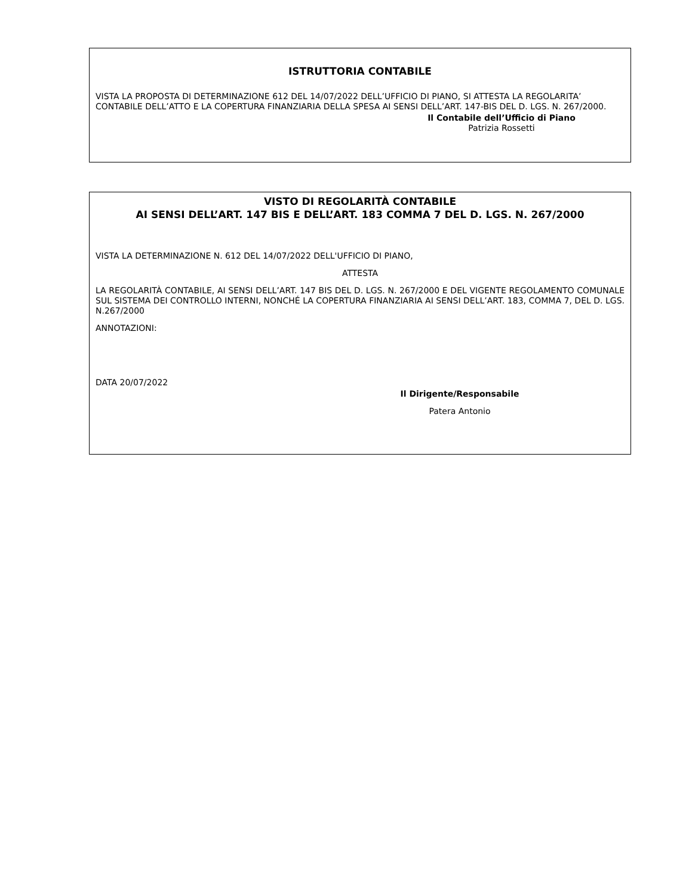ISTRUTTORIA CONTABILE
VISTA LA PROPOSTA DI DETERMINAZIONE 612 DEL 14/07/2022 DELL’UFFICIO DI PIANO, SI ATTESTA LA REGOLARITA’ CONTABILE DELL’ATTO E LA COPERTURA FINANZIARIA DELLA SPESA AI SENSI DELL’ART. 147-BIS DEL D. LGS. N. 267/2000.
Il Contabile dell’Ufficio di Piano
Patrizia Rossetti
VISTO DI REGOLARITÀ CONTABILE
AI SENSI DELL’ART. 147 BIS E DELL’ART. 183 COMMA 7 DEL D. LGS. N. 267/2000
VISTA LA DETERMINAZIONE N. 612 DEL 14/07/2022 DELL'UFFICIO DI PIANO,
ATTESTA
LA REGOLARITÀ CONTABILE, AI SENSI DELL’ART. 147 BIS DEL D. LGS. N. 267/2000 E DEL VIGENTE REGOLAMENTO COMUNALE SUL SISTEMA DEI CONTROLLO INTERNI, NONCHÉ LA COPERTURA FINANZIARIA AI SENSI DELL’ART. 183, COMMA 7, DEL D. LGS. N.267/2000
ANNOTAZIONI:
DATA 20/07/2022
Il Dirigente/Responsabile
Patera Antonio